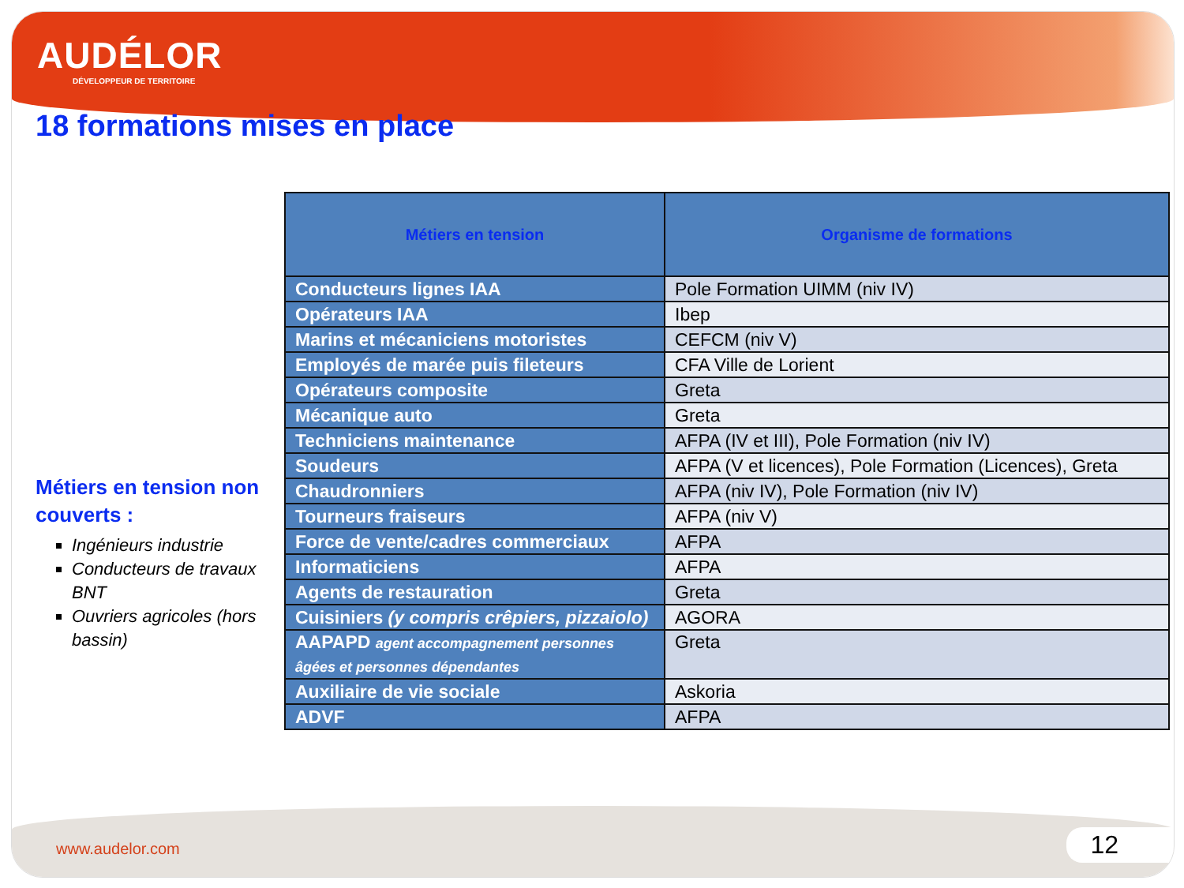AUDÉLOR
DÉVELOPPEUR DE TERRITOIRE
18 formations mises en place
Métiers en tension non couverts :
Ingénieurs industrie
Conducteurs de travaux BNT
Ouvriers agricoles (hors bassin)
| Métiers en tension | Organisme de formations |
| --- | --- |
| Conducteurs lignes IAA | Pole Formation UIMM (niv IV) |
| Opérateurs IAA | Ibep |
| Marins et mécaniciens motoristes | CEFCM (niv V) |
| Employés de marée puis fileteurs | CFA Ville de Lorient |
| Opérateurs composite | Greta |
| Mécanique auto | Greta |
| Techniciens maintenance | AFPA (IV et III), Pole Formation (niv IV) |
| Soudeurs | AFPA (V et licences), Pole Formation (Licences), Greta |
| Chaudronniers | AFPA (niv IV), Pole Formation (niv IV) |
| Tourneurs fraiseurs | AFPA (niv V) |
| Force de vente/cadres commerciaux | AFPA |
| Informaticiens | AFPA |
| Agents de restauration | Greta |
| Cuisiniers (y compris crêpiers, pizzaiolo) | AGORA |
| AAPAPD agent accompagnement personnes âgées et personnes dépendantes | Greta |
| Auxiliaire de vie sociale | Askoria |
| ADVF | AFPA |
www.audelor.com 12